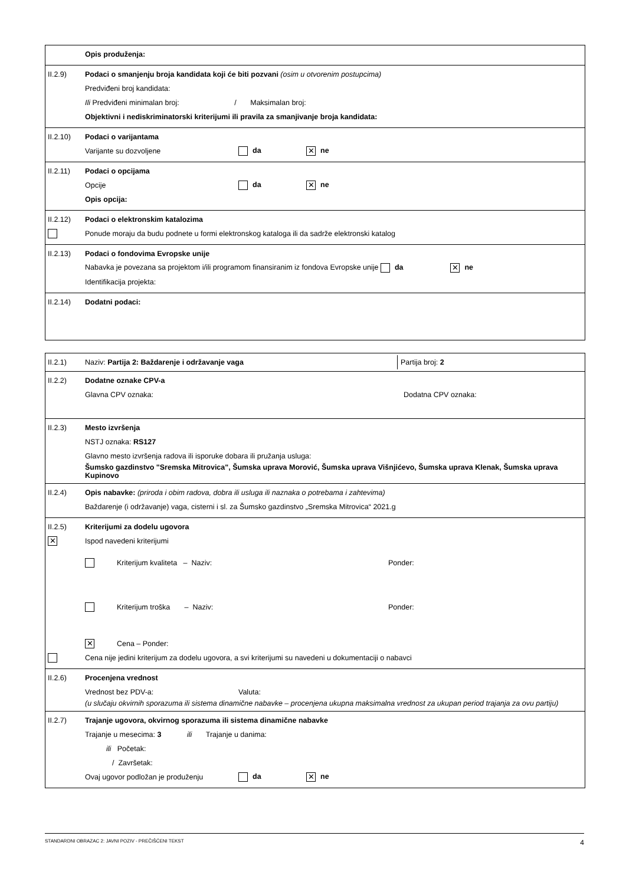Opis produženja:
II.2.9) Podaci o smanjenju broja kandidata koji će biti pozvani (osim u otvorenim postupcima)
Predviđeni broj kandidata:
Ili Predviđeni minimalan broj: / Maksimalan broj:
Objektivni i nediskriminatorski kriterijumi ili pravila za smanjivanje broja kandidata:
II.2.10) Podaci o varijantama
Varijante su dozvoljene da ✕ ne
II.2.11) Podaci o opcijama
Opcije da ✕ ne
Opis opcija:
II.2.12) Podaci o elektronskim katalozima
Ponude moraju da budu podnete u formi elektronskog kataloga ili da sadrže elektronski katalog
II.2.13) Podaci o fondovima Evropske unije
Nabavka je povezana sa projektom i/ili programom finansiranim iz fondova Evropske unije da ✕ ne
Identifikacija projekta:
II.2.14) Dodatni podaci:
II.2.1) Naziv: Partija 2: Baždarenje i održavanje vaga Partija broj: 2
II.2.2) Dodatne oznake CPV-a
Glavna CPV oznaka: Dodatna CPV oznaka:
II.2.3) Mesto izvršenja
NSTJ oznaka: RS127
Glavno mesto izvršenja radova ili isporuke dobara ili pružanja usluga:
Šumsko gazdinstvo "Sremska Mitrovica", Šumska uprava Morović, Šumska uprava Višnjićevo, Šumska uprava Klenak, Šumska uprava Kupinovo
II.2.4) Opis nabavke: (priroda i obim radova, dobra ili usluga ili naznaka o potrebama i zahtevima)
Baždarenje (i održavanje) vaga, cisterni i sl. za Šumsko gazdinstvo „Sremska Mitrovica“ 2021.g
II.2.5) Kriterijumi za dodelu ugovora
✕ Ispod navedeni kriterijumi
Kriterijum kvaliteta – Naziv: Ponder:
Kriterijum troška – Naziv: Ponder:
✕ Cena – Ponder:
Cena nije jedini kriterijum za dodelu ugovora, a svi kriterijumi su navedeni u dokumentaciji o nabavci
II.2.6) Procenjena vrednost
Vrednost bez PDV-a: Valuta:
(u slučaju okvirnih sporazuma ili sistema dinamične nabavke – procenjena ukupna maksimalna vrednost za ukupan period trajanja za ovu partiju)
II.2.7) Trajanje ugovora, okvirnog sporazuma ili sistema dinamične nabavke
Trajanje u mesecima: 3 ili Trajanje u danima:
ili Početak:
/ Završetak:
Ovaj ugovor podložan je produženju da ✕ ne
STANDARDNI OBRAZAC 2: JAVNI POZIV - PREČIŠĆENI TEKST 4